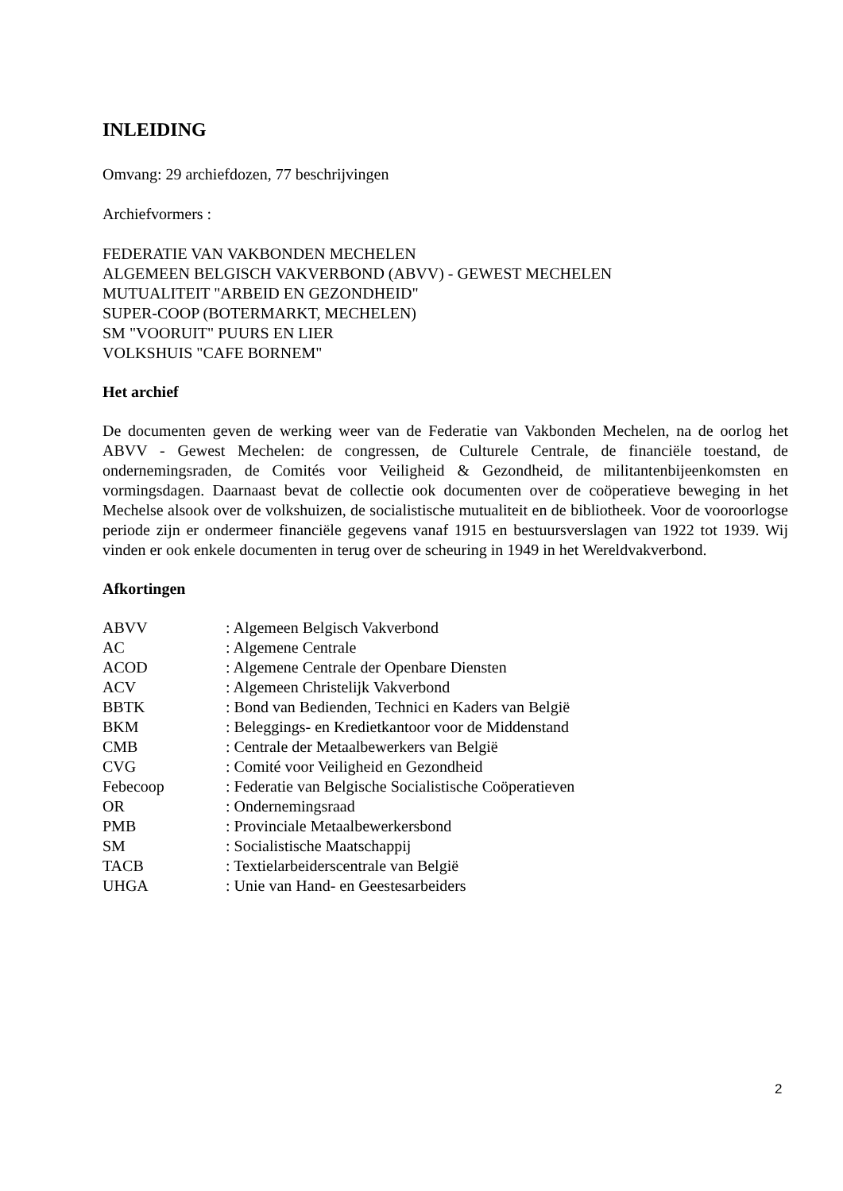INLEIDING
Omvang: 29 archiefdozen, 77 beschrijvingen
Archiefvormers :
FEDERATIE VAN VAKBONDEN MECHELEN
ALGEMEEN BELGISCH VAKVERBOND (ABVV) - GEWEST MECHELEN
MUTUALITEIT "ARBEID EN GEZONDHEID"
SUPER-COOP (BOTERMARKT, MECHELEN)
SM "VOORUIT" PUURS EN LIER
VOLKSHUIS "CAFE BORNEM"
Het archief
De documenten geven de werking weer van de Federatie van Vakbonden Mechelen, na de oorlog het ABVV - Gewest Mechelen: de congressen, de Culturele Centrale, de financiële toestand, de ondernemingsraden, de Comités voor Veiligheid & Gezondheid, de militantenbijeenkomsten en vormingsdagen. Daarnaast bevat de collectie ook documenten over de coöperatieve beweging in het Mechelse alsook over de volkshuizen, de socialistische mutualiteit en de bibliotheek. Voor de vooroorlogse periode zijn er ondermeer financiële gegevens vanaf 1915 en bestuursverslagen van 1922 tot 1939. Wij vinden er ook enkele documenten in terug over de scheuring in 1949 in het Wereldvakverbond.
Afkortingen
| ABVV | : Algemeen Belgisch Vakverbond |
| AC | : Algemene Centrale |
| ACOD | : Algemene Centrale der Openbare Diensten |
| ACV | : Algemeen Christelijk Vakverbond |
| BBTK | : Bond van Bedienden, Technici en Kaders van België |
| BKM | : Beleggings- en Kredietkantoor voor de Middenstand |
| CMB | : Centrale der Metaalbewerkers van België |
| CVG | : Comité voor Veiligheid en Gezondheid |
| Febecoop | : Federatie van Belgische Socialistische Coöperatieven |
| OR | : Ondernemingsraad |
| PMB | : Provinciale Metaalbewerkersbond |
| SM | : Socialistische Maatschappij |
| TACB | : Textielarbeiderscentrale van België |
| UHGA | : Unie van Hand- en Geestesarbeiders |
2